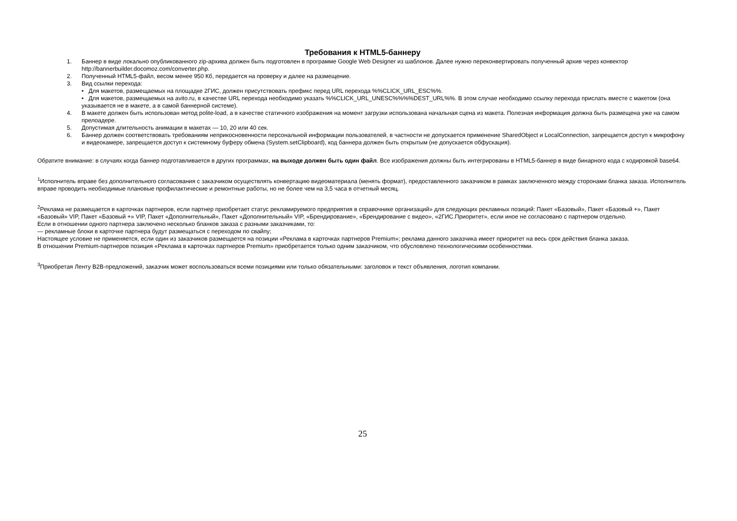Требования к HTML5-баннеру
1. Баннер в виде локально опубликованного zip-архива должен быть подготовлен в программе Google Web Designer из шаблонов. Далее нужно переконвертировать полученный архив через конвектор http://bannerbuilder.docomoz.com/converter.php.
2. Полученный HTML5-файл, весом менее 950 Кб, передается на проверку и далее на размещение.
3. Вид ссылки перехода:
• Для макетов, размещаемых на площадке 2ГИС, должен присутствовать префикс перед URL перехода %%CLICK_URL_ESC%%.
• Для макетов, размещаемых на avito.ru, в качестве URL перехода необходимо указать %%CLICK_URL_UNESC%%%%DEST_URL%%. В этом случае необходимо ссылку перехода прислать вместе с макетом (она указывается не в макете, а в самой баннерной системе).
4. В макете должен быть использован метод polite-load, а в качестве статичного изображения на момент загрузки использована начальная сцена из макета. Полезная информация должна быть размещена уже на самом прелоадере.
5. Допустимая длительность анимации в макетах — 10, 20 или 40 сек.
6. Баннер должен соответствовать требованиям неприкосновенности персональной информации пользователей, в частности не допускается применение SharedObject и LocalConnection, запрещается доступ к микрофону и видеокамере, запрещается доступ к системному буферу обмена (System.setClipboard), код баннера должен быть открытым (не допускается обфускация).
Обратите внимание: в случаях когда баннер подготавливается в других программах, на выходе должен быть один файл. Все изображения должны быть интегрированы в HTML5-баннер в виде бинарного кода с кодировкой base64.
<sup>1</sup> Исполнитель вправе без дополнительного согласования с заказчиком осуществлять конвертацию видеоматериала (менять формат), предоставленного заказчиком в рамках заключенного между сторонами бланка заказа. Исполнитель вправе проводить необходимые плановые профилактические и ремонтные работы, но не более чем на 3,5 часа в отчетный месяц.
<sup>2</sup> Реклама не размещается в карточках партнеров, если партнер приобретает статус рекламируемого предприятия в справочнике организаций» для следующих рекламных позиций: Пакет «Базовый», Пакет «Базовый +», Пакет «Базовый» VIP, Пакет «Базовый +» VIP, Пакет «Дополнительный», Пакет «Дополнительный» VIP, «Брендирование», «Брендирование с видео», «2ГИС.Приоритет», если иное не согласовано с партнером отдельно.
Если в отношении одного партнера заключено несколько бланков заказа с разными заказчиками, то:
— рекламные блоки в карточке партнера будут размещаться с переходом по свайпу;
Настоящее условие не применяется, если один из заказчиков размещается на позиции «Реклама в карточках партнеров Premium»; реклама данного заказчика имеет приоритет на весь срок действия бланка заказа.
В отношении Premium-партнеров позиция «Реклама в карточках партнеров Premium» приобретается только одним заказчиком, что обусловлено технологическими особенностями.
<sup>3</sup> Приобретая Ленту B2B-предложений, заказчик может воспользоваться всеми позициями или только обязательными: заголовок и текст объявления, логотип компании.
25